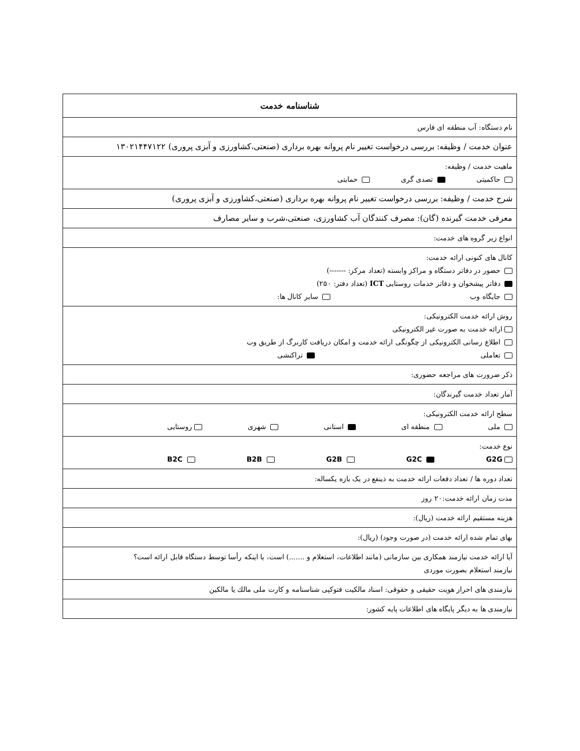| شناسنامه خدمت |
| نام دستگاه: آب منطقه ای فارس |
| عنوان خدمت / وظیفه: بررسی درخواست تغییر نام پروانه بهره برداری (صنعتی،کشاورزی و آبزی پروری) ۱۳۰۲۱۴۴۷۱۲۲ |
| ماهیت خدمت / وظیفه: حاکمیتی تصدی گری حمایتی |
| شرح خدمت / وظیفه: بررسی درخواست تغییر نام پروانه بهره برداری (صنعتی،کشاورزی و آبزی پروری) |
| معرفی خدمت گیرنده (گان): مصرف کنندگان آب کشاورزی، صنعتی،شرب و سایر مصارف |
| انواع زیر گروه های خدمت: |
| کانال های کنونی ارائه خدمت: حضور در دفاتر دستگاه و مراکز وابسته (تعداد مرکز: -------) دفاتر پیشخوان و دفاتر خدمات روستایی ICT (تعداد دفتر: ۲۵۰) جایگاه وب سایر کانال ها: |
| روش ارائه خدمت الکترونیکی: ارائه خدمت به صورت غیر الکترونیکی اطلاع رسانی الکترونیکی از چگونگی ارائه خدمت و امکان دریافت کاربرگ از طریق وب تعاملی تراکنشی |
| ذکر ضرورت های مراجعه حضوری: |
| آمار تعداد خدمت گیرندگان: |
| سطح ارائه خدمت الکترونیکی: ملی منطقه ای استانی شهری روستایی |
| نوع خدمت: G2G G2C G2B B2B B2C |
| تعداد دوره ها / تعداد دفعات ارائه خدمت به ذینفع در یک بازه یکساله: |
| مدت زمان ارائه خدمت:۲۰ روز |
| هزینه مستقیم ارائه خدمت (ریال): |
| بهای تمام شده ارائه خدمت (در صورت وجود) (ریال): |
| آیا ارائه خدمت نیازمند همکاری بین سازمانی (مانند اطلاعات، استعلام و .......) است، یا اینکه رأسا توسط دستگاه قابل ارائه است؟ نیازمند استعلام بصورت موردی |
| نیازمندی های احراز هویت حقیقی و حقوقی: اسناد مالکیت فتوکپی شناسنامه و کارت ملی مالك یا مالکین |
| نیازمندی ها به دیگر پایگاه های اطلاعات پایه کشور: |